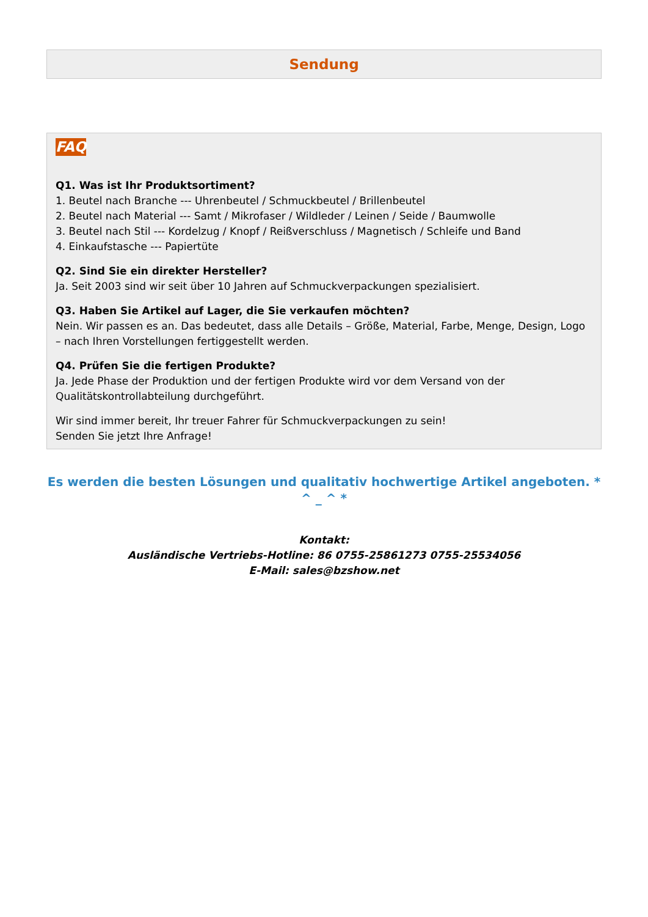Sendung
FAQ
Q1. Was ist Ihr Produktsortiment?
1. Beutel nach Branche --- Uhrenbeutel / Schmuckbeutel / Brillenbeutel
2. Beutel nach Material --- Samt / Mikrofaser / Wildleder / Leinen / Seide / Baumwolle
3. Beutel nach Stil --- Kordelzug / Knopf / Reißverschluss / Magnetisch / Schleife und Band
4. Einkaufstasche --- Papiertüte
Q2. Sind Sie ein direkter Hersteller?
Ja. Seit 2003 sind wir seit über 10 Jahren auf Schmuckverpackungen spezialisiert.
Q3. Haben Sie Artikel auf Lager, die Sie verkaufen möchten?
Nein. Wir passen es an. Das bedeutet, dass alle Details – Größe, Material, Farbe, Menge, Design, Logo – nach Ihren Vorstellungen fertiggestellt werden.
Q4. Prüfen Sie die fertigen Produkte?
Ja. Jede Phase der Produktion und der fertigen Produkte wird vor dem Versand von der Qualitätskontrollabteilung durchgeführt.
Wir sind immer bereit, Ihr treuer Fahrer für Schmuckverpackungen zu sein!
Senden Sie jetzt Ihre Anfrage!
Es werden die besten Lösungen und qualitativ hochwertige Artikel angeboten. * ^ _ ^ *
Kontakt:
Ausländische Vertriebs-Hotline: 86 0755-25861273 0755-25534056
E-Mail: sales@bzshow.net